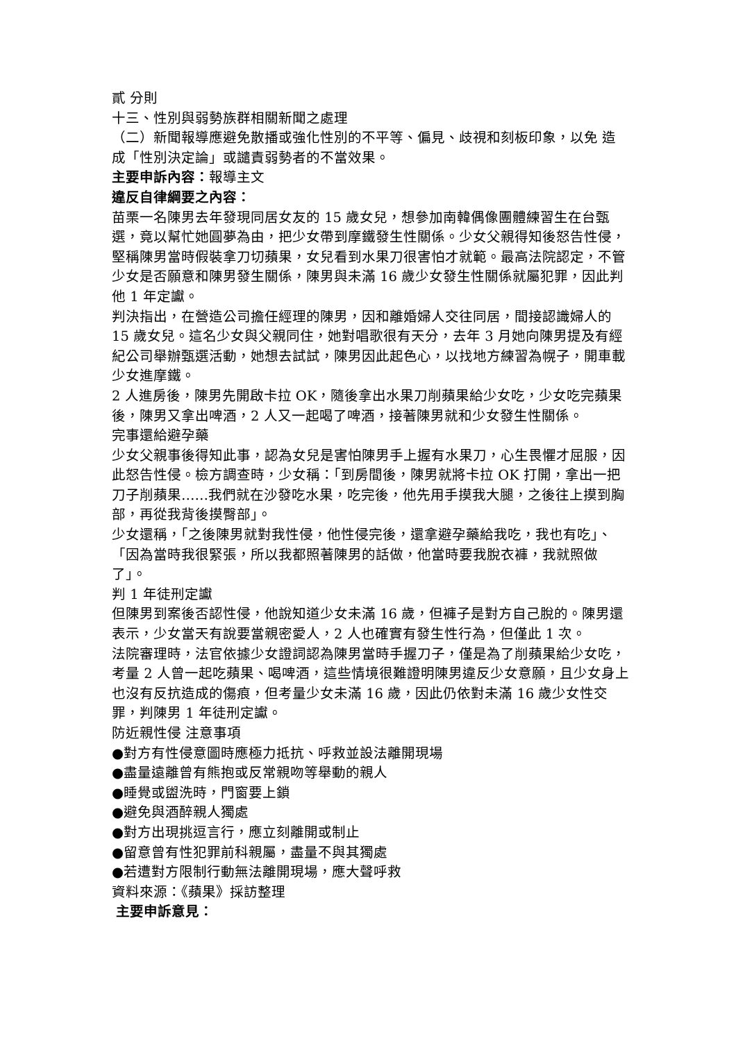貳 分則
十三、性別與弱勢族群相關新聞之處理
（二）新聞報導應避免散播或強化性別的不平等、偏見、歧視和刻板印象，以免 造成「性別決定論」或譴責弱勢者的不當效果。
主要申訴內容：報導主文
違反自律綱要之內容：
苗栗一名陳男去年發現同居女友的 15 歲女兒，想參加南韓偶像團體練習生在台甄選，竟以幫忙她圓夢為由，把少女帶到摩鐵發生性關係。少女父親得知後怒告性侵，堅稱陳男當時假裝拿刀切蘋果，女兒看到水果刀很害怕才就範。最高法院認定，不管少女是否願意和陳男發生關係，陳男與未滿 16 歲少女發生性關係就屬犯罪，因此判他 1 年定讞。
判決指出，在營造公司擔任經理的陳男，因和離婚婦人交往同居，間接認識婦人的 15 歲女兒。這名少女與父親同住，她對唱歌很有天分，去年 3 月她向陳男提及有經紀公司舉辦甄選活動，她想去試試，陳男因此起色心，以找地方練習為幌子，開車載少女進摩鐵。
2 人進房後，陳男先開啟卡拉 OK，隨後拿出水果刀削蘋果給少女吃，少女吃完蘋果後，陳男又拿出啤酒，2 人又一起喝了啤酒，接著陳男就和少女發生性關係。
完事還給避孕藥
少女父親事後得知此事，認為女兒是害怕陳男手上握有水果刀，心生畏懼才屈服，因此怒告性侵。檢方調查時，少女稱：「到房間後，陳男就將卡拉 OK 打開，拿出一把刀子削蘋果……我們就在沙發吃水果，吃完後，他先用手摸我大腿，之後往上摸到胸部，再從我背後摸臀部」。
少女還稱，「之後陳男就對我性侵，他性侵完後，還拿避孕藥給我吃，我也有吃」、「因為當時我很緊張，所以我都照著陳男的話做，他當時要我脫衣褲，我就照做了」。
判 1 年徒刑定讞
但陳男到案後否認性侵，他說知道少女未滿 16 歲，但褲子是對方自己脫的。陳男還表示，少女當天有說要當親密愛人，2 人也確實有發生性行為，但僅此 1 次。
法院審理時，法官依據少女證詞認為陳男當時手握刀子，僅是為了削蘋果給少女吃，考量 2 人曾一起吃蘋果、喝啤酒，這些情境很難證明陳男違反少女意願，且少女身上也沒有反抗造成的傷痕，但考量少女未滿 16 歲，因此仍依對未滿 16 歲少女性交罪，判陳男 1 年徒刑定讞。
防近親性侵 注意事項
●對方有性侵意圖時應極力抵抗、呼救並設法離開現場
●盡量遠離曾有熊抱或反常親吻等舉動的親人
●睡覺或盥洗時，門窗要上鎖
●避免與酒醉親人獨處
●對方出現挑逗言行，應立刻離開或制止
●留意曾有性犯罪前科親屬，盡量不與其獨處
●若遭對方限制行動無法離開現場，應大聲呼救
資料來源：《蘋果》採訪整理
主要申訴意見：